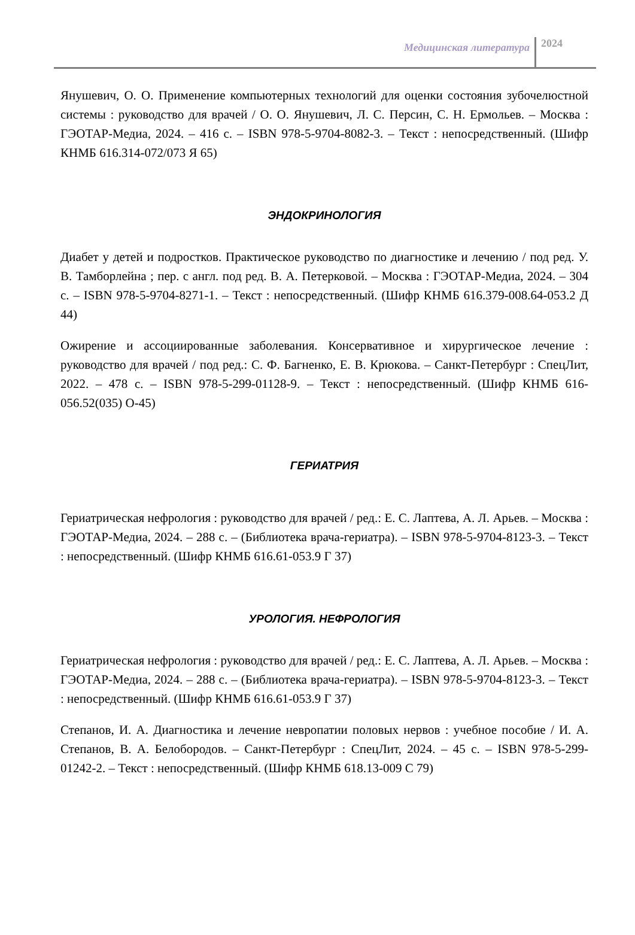Медицинская литература
2024
Янушевич, О. О. Применение компьютерных технологий для оценки состояния зубочелюстной системы : руководство для врачей / О. О. Янушевич, Л. С. Персин, С. Н. Ермольев. – Москва : ГЭОТАР-Медиа, 2024. – 416 с. – ISBN 978-5-9704-8082-3. – Текст : непосредственный. (Шифр КНМБ 616.314-072/073 Я 65)
ЭНДОКРИНОЛОГИЯ
Диабет у детей и подростков. Практическое руководство по диагностике и лечению / под ред. У. В. Тамборлейна ; пер. с англ. под ред. В. А. Петерковой. – Москва : ГЭОТАР-Медиа, 2024. – 304 с. – ISBN 978-5-9704-8271-1. – Текст : непосредственный. (Шифр КНМБ 616.379-008.64-053.2 Д 44)
Ожирение и ассоциированные заболевания. Консервативное и хирургическое лечение : руководство для врачей / под ред.: С. Ф. Багненко, Е. В. Крюкова. – Санкт-Петербург : СпецЛит, 2022. – 478 с. – ISBN 978-5-299-01128-9. – Текст : непосредственный. (Шифр КНМБ 616-056.52(035) О-45)
ГЕРИАТРИЯ
Гериатрическая нефрология : руководство для врачей / ред.: Е. С. Лаптева, А. Л. Арьев. – Москва : ГЭОТАР-Медиа, 2024. – 288 с. – (Библиотека врача-гериатра). – ISBN 978-5-9704-8123-3. – Текст : непосредственный. (Шифр КНМБ 616.61-053.9 Г 37)
УРОЛОГИЯ. НЕФРОЛОГИЯ
Гериатрическая нефрология : руководство для врачей / ред.: Е. С. Лаптева, А. Л. Арьев. – Москва : ГЭОТАР-Медиа, 2024. – 288 с. – (Библиотека врача-гериатра). – ISBN 978-5-9704-8123-3. – Текст : непосредственный. (Шифр КНМБ 616.61-053.9 Г 37)
Степанов, И. А. Диагностика и лечение невропатии половых нервов : учебное пособие / И. А. Степанов, В. А. Белобородов. – Санкт-Петербург : СпецЛит, 2024. – 45 с. – ISBN 978-5-299-01242-2. – Текст : непосредственный. (Шифр КНМБ 618.13-009 С 79)